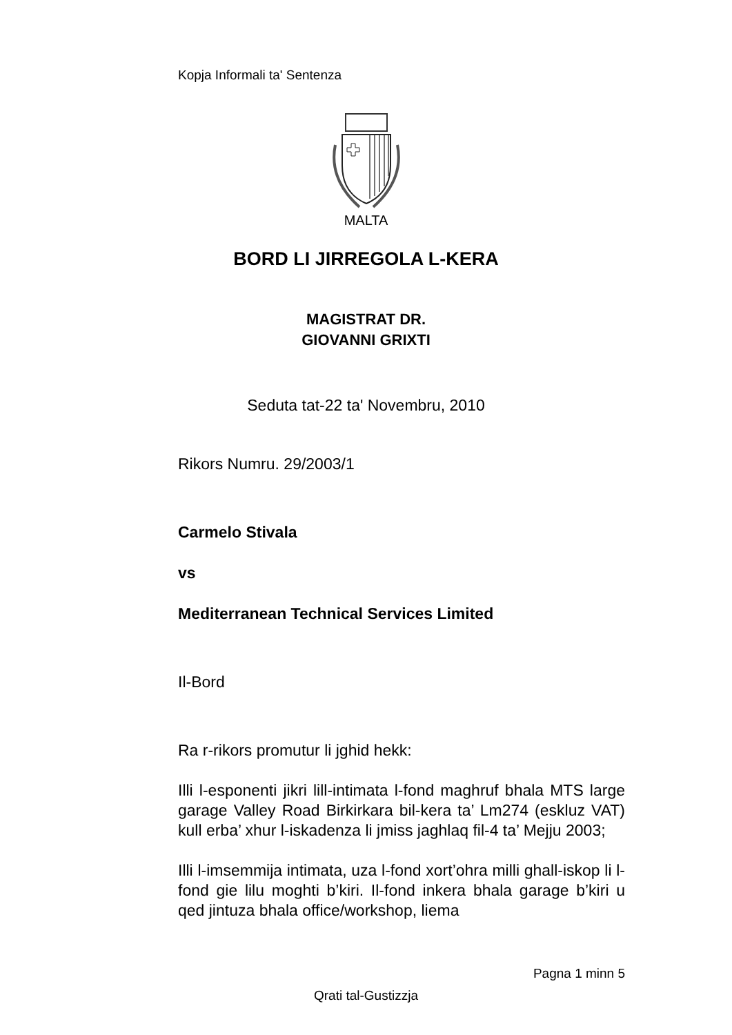Kopja Informali ta' Sentenza
MALTA
BORD LI JIRREGOLA L-KERA
MAGISTRAT DR.
GIOVANNI GRIXTI
Seduta tat-22 ta' Novembru, 2010
Rikors Numru. 29/2003/1
Carmelo Stivala
vs
Mediterranean Technical Services Limited
Il-Bord
Ra r-rikors promutur li jghid hekk:
Illi l-esponenti jikri lill-intimata l-fond maghruf bhala MTS large garage Valley Road Birkirkara bil-kera ta’ Lm274 (eskluz VAT) kull erba’ xhur l-iskadenza li jmiss jaghlaq fil-4 ta’ Mejju 2003;
Illi l-imsemmija intimata, uza l-fond xort’ohra milli ghall-iskop li l-fond gie lilu moghti b’kiri. Il-fond inkera bhala garage b’kiri u qed jintuza bhala office/workshop, liema
Pagna 1 minn 5
Qrati tal-Gustizzja